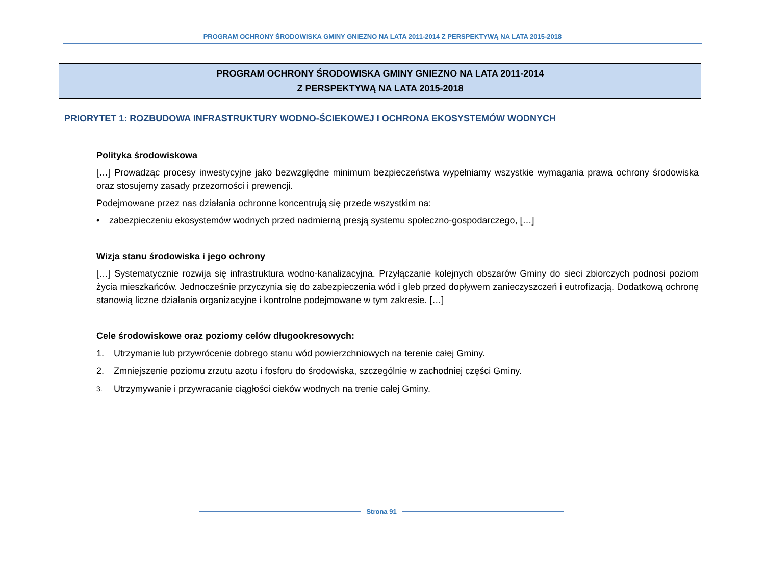PROGRAM OCHRONY ŚRODOWISKA GMINY GNIEZNO NA LATA 2011-2014 Z PERSPEKTYWĄ NA LATA 2015-2018
PROGRAM OCHRONY ŚRODOWISKA GMINY GNIEZNO NA LATA 2011-2014
Z PERSPEKTYWĄ NA LATA 2015-2018
PRIORYTET 1: ROZBUDOWA INFRASTRUKTURY WODNO-ŚCIEKOWEJ I OCHRONA EKOSYSTEMÓW WODNYCH
Polityka środowiskowa
[…] Prowadząc procesy inwestycyjne jako bezwzględne minimum bezpieczeństwa wypełniamy wszystkie wymagania prawa ochrony środowiska oraz stosujemy zasady przezorności i prewencji.
Podejmowane przez nas działania ochronne koncentrują się przede wszystkim na:
• zabezpieczeniu ekosystemów wodnych przed nadmierną presją systemu społeczno-gospodarczego, […]
Wizja stanu środowiska i jego ochrony
[…] Systematycznie rozwija się infrastruktura wodno-kanalizacyjna. Przyłączanie kolejnych obszarów Gminy do sieci zbiorczych podnosi poziom życia mieszkańców. Jednocześnie przyczynia się do zabezpieczenia wód i gleb przed dopływem zanieczyszczeń i eutrofizacją. Dodatkową ochronę stanowią liczne działania organizacyjne i kontrolne podejmowane w tym zakresie. […]
Cele środowiskowe oraz poziomy celów długookresowych:
1. Utrzymanie lub przywrócenie dobrego stanu wód powierzchniowych na terenie całej Gminy.
2. Zmniejszenie poziomu zrzutu azotu i fosforu do środowiska, szczególnie w zachodniej części Gminy.
3. Utrzymywanie i przywracanie ciągłości cieków wodnych na trenie całej Gminy.
Strona 91